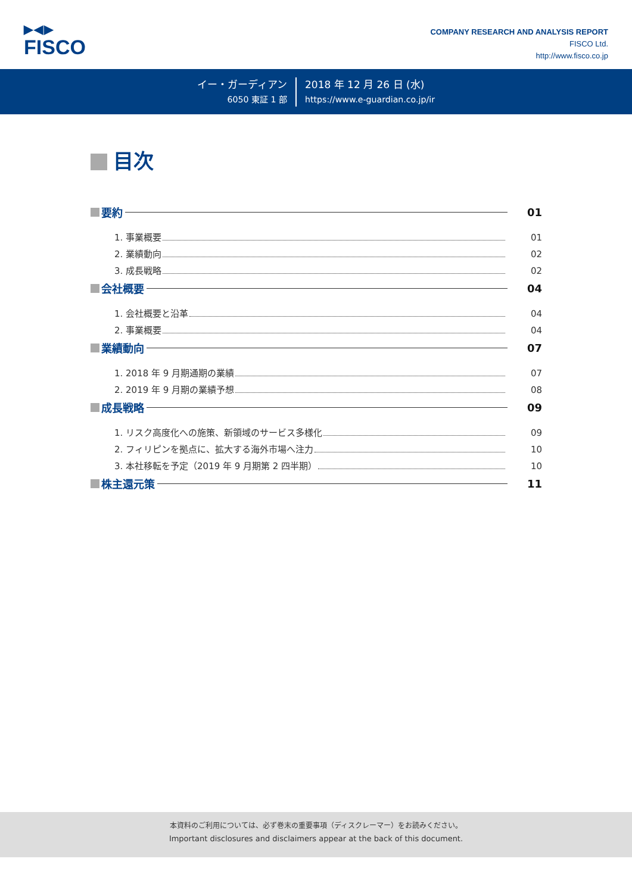▶◀▶
FISCO
COMPANY RESEARCH AND ANALYSIS REPORT
FISCO Ltd.
http://www.fisco.co.jp
イー・ガーディアン
6050 東証 1 部
2018 年 12 月 26 日 (水)
https://www.e-guardian.co.jp/ir
目次
要約
01
1. 事業概要
01
2. 業績動向
02
3. 成長戦略
02
会社概要
04
1. 会社概要と沿革
04
2. 事業概要
04
業績動向
07
1. 2018 年 9 月期通期の業績
07
2. 2019 年 9 月期の業績予想
08
成長戦略
09
1. リスク高度化への施策、新領域のサービス多様化
09
2. フィリピンを拠点に、拡大する海外市場へ注力
10
3. 本社移転を予定（2019 年 9 月期第 2 四半期）
10
株主還元策
11
本資料のご利用については、必ず巻末の重要事項（ディスクレーマー）をお読みください。
Important disclosures and disclaimers appear at the back of this document.